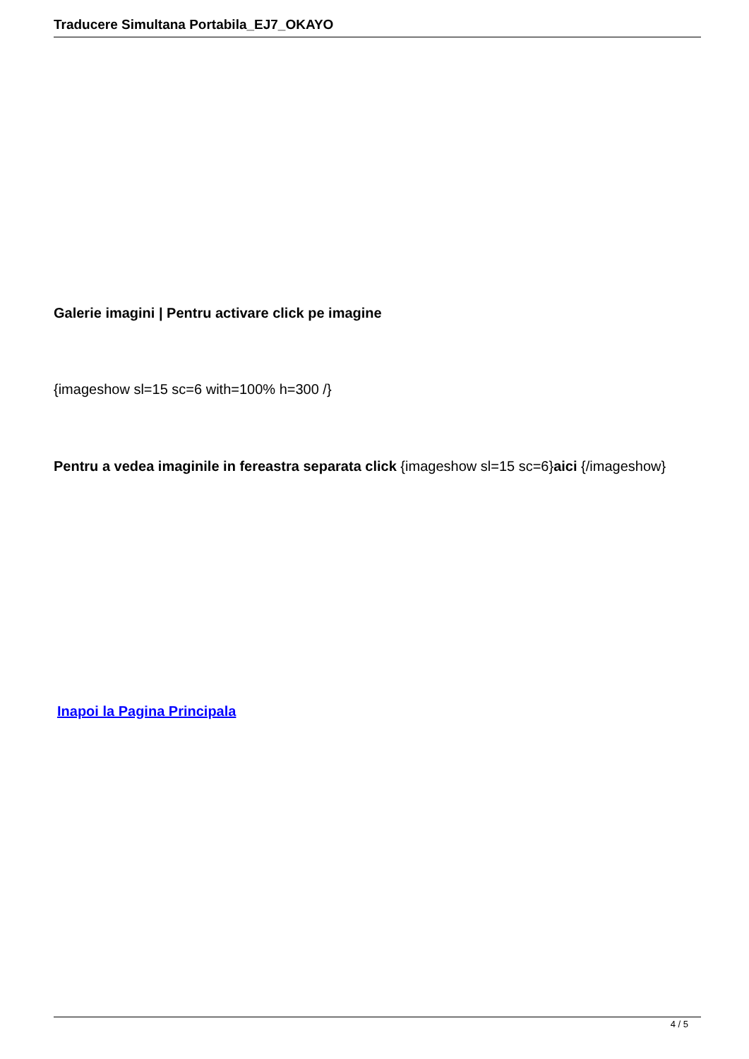Traducere Simultana Portabila_EJ7_OKAYO
Galerie imagini | Pentru activare click pe imagine
{imageshow sl=15 sc=6 with=100% h=300 /}
Pentru a vedea imaginile in fereastra separata click {imageshow sl=15 sc=6}aici {/imageshow}
Inapoi la Pagina Principala
4 / 5